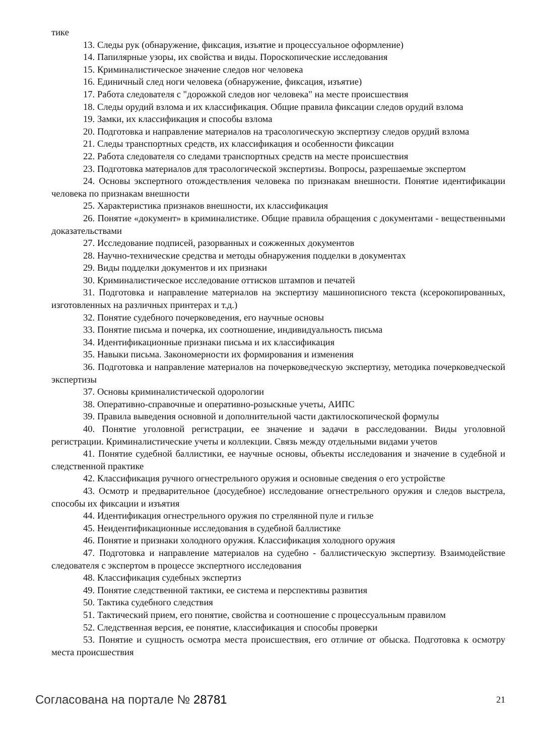тике
13. Следы рук (обнаружение, фиксация, изъятие и процессуальное оформление)
14. Папилярные узоры, их свойства и виды. Пороскопические исследования
15. Криминалистическое значение следов ног человека
16. Единичный след ноги человека (обнаружение, фиксация, изъятие)
17. Работа следователя с "дорожкой следов ног человека" на месте происшествия
18. Следы орудий взлома и их классификация. Общие правила фиксации следов орудий взлома
19. Замки, их классификация и способы взлома
20. Подготовка и направление материалов на трасологическую экспертизу следов орудий взлома
21. Следы транспортных средств, их классификация и особенности фиксации
22. Работа следователя со следами транспортных средств на месте происшествия
23. Подготовка материалов для трасологической экспертизы. Вопросы, разрешаемые экспертом
24. Основы экспертного отождествления человека по признакам внешности. Понятие идентификации человека по признакам внешности
25. Характеристика признаков внешности, их классификация
26. Понятие «документ» в криминалистике. Общие правила обращения с документами - вещественными доказательствами
27. Исследование подписей, разорванных и сожженных документов
28. Научно-технические средства и методы обнаружения подделки в документах
29. Виды подделки документов и их признаки
30. Криминалистическое исследование оттисков штампов и печатей
31. Подготовка и направление материалов на экспертизу машинописного текста (ксерокопированных, изготовленных на различных принтерах и т.д.)
32. Понятие судебного почерковедения, его научные основы
33. Понятие письма и почерка, их соотношение, индивидуальность письма
34. Идентификационные признаки письма и их классификация
35. Навыки письма. Закономерности их формирования и изменения
36. Подготовка и направление материалов на почерковедческую экспертизу, методика почерковедческой экспертизы
37. Основы криминалистической одорологии
38. Оперативно-справочные и оперативно-розыскные учеты, АИПС
39. Правила выведения основной и дополнительной части дактилоскопической формулы
40. Понятие уголовной регистрации, ее значение и задачи в расследовании. Виды уголовной регистрации. Криминалистические учеты и коллекции. Связь между отдельными видами учетов
41. Понятие судебной баллистики, ее научные основы, объекты исследования и значение в судебной и следственной практике
42. Классификация ручного огнестрельного оружия и основные сведения о его устройстве
43. Осмотр и предварительное (досудебное) исследование огнестрельного оружия и следов выстрела, способы их фиксации и изъятия
44. Идентификация огнестрельного оружия по стрелянной пуле и гильзе
45. Неидентификационные исследования в судебной баллистике
46. Понятие и признаки холодного оружия. Классификация холодного оружия
47. Подготовка и направление материалов на судебно - баллистическую экспертизу. Взаимодействие следователя с экспертом в процессе экспертного исследования
48. Классификация судебных экспертиз
49. Понятие следственной тактики, ее система и перспективы развития
50. Тактика судебного следствия
51. Тактический прием, его понятие, свойства и соотношение с процессуальным правилом
52. Следственная версия, ее понятие, классификация и способы проверки
53. Понятие и сущность осмотра места происшествия, его отличие от обыска. Подготовка к осмотру места происшествия
Согласована на портале № 28781 21